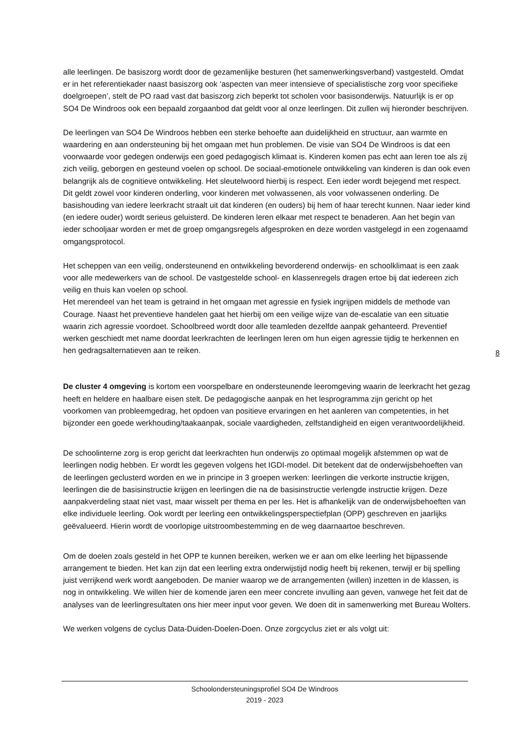alle leerlingen. De basiszorg wordt door de gezamenlijke besturen (het samenwerkingsverband) vastgesteld. Omdat er in het referentiekader naast basiszorg ook ‘aspecten van meer intensieve of specialistische zorg voor specifieke doelgroepen’, stelt de PO raad vast dat basiszorg zich beperkt tot scholen voor basisonderwijs. Natuurlijk is er op SO4 De Windroos ook een bepaald zorgaanbod dat geldt voor al onze leerlingen. Dit zullen wij hieronder beschrijven.
De leerlingen van SO4 De Windroos hebben een sterke behoefte aan duidelijkheid en structuur, aan warmte en waardering en aan ondersteuning bij het omgaan met hun problemen. De visie van SO4 De Windroos is dat een voorwaarde voor gedegen onderwijs een goed pedagogisch klimaat is. Kinderen komen pas echt aan leren toe als zij zich veilig, geborgen en gesteund voelen op school. De sociaal-emotionele ontwikkeling van kinderen is dan ook even belangrijk als de cognitieve ontwikkeling. Het sleutelwoord hierbij is respect. Een ieder wordt bejegend met respect. Dit geldt zowel voor kinderen onderling, voor kinderen met volwassenen, als voor volwassenen onderling. De basishouding van iedere leerkracht straalt uit dat kinderen (en ouders) bij hem of haar terecht kunnen. Naar ieder kind (en iedere ouder) wordt serieus geluisterd. De kinderen leren elkaar met respect te benaderen. Aan het begin van ieder schooljaar worden er met de groep omgangsregels afgesproken en deze worden vastgelegd in een zogenaamd omgangsprotocol.
Het scheppen van een veilig, ondersteunend en ontwikkeling bevorderend onderwijs- en schoolklimaat is een zaak voor alle medewerkers van de school. De vastgestelde school- en klassenregels dragen ertoe bij dat iedereen zich veilig en thuis kan voelen op school.
Het merendeel van het team is getraind in het omgaan met agressie en fysiek ingrijpen middels de methode van Courage. Naast het preventieve handelen gaat het hierbij om een veilige wijze van de-escalatie van een situatie waarin zich agressie voordoet. Schoolbreed wordt door alle teamleden dezelfde aanpak gehanteerd. Preventief werken geschiedt met name doordat leerkrachten de leerlingen leren om hun eigen agressie tijdig te herkennen en hen gedragsalternatieven aan te reiken.
De cluster 4 omgeving is kortom een voorspelbare en ondersteunende leeromgeving waarin de leerkracht het gezag heeft en heldere en haalbare eisen stelt. De pedagogische aanpak en het lesprogramma zijn gericht op het voorkomen van probleemgedrag, het opdoen van positieve ervaringen en het aanleren van competenties, in het bijzonder een goede werkhouding/taakaanpak, sociale vaardigheden, zelfstandigheid en eigen verantwoordelijkheid.
De schoolinterne zorg is erop gericht dat leerkrachten hun onderwijs zo optimaal mogelijk afstemmen op wat de leerlingen nodig hebben. Er wordt les gegeven volgens het IGDI-model. Dit betekent dat de onderwijsbehoeften van de leerlingen geclusterd worden en we in principe in 3 groepen werken: leerlingen die verkorte instructie krijgen, leerlingen die de basisinstructie krijgen en leerlingen die na de basisinstructie verlengde instructie krijgen. Deze aanpakverdeling staat niet vast, maar wisselt per thema en per les. Het is afhankelijk van de onderwijsbehoeften van elke individuele leerling. Ook wordt per leerling een ontwikkelingsperspectiefplan (OPP) geschreven en jaarlijks geëvalueerd. Hierin wordt de voorlopige uitstroombestemming en de weg daarnaartoe beschreven.
Om de doelen zoals gesteld in het OPP te kunnen bereiken, werken we er aan om elke leerling het bijpassende arrangement te bieden. Het kan zijn dat een leerling extra onderwijstijd nodig heeft bij rekenen, terwijl er bij spelling juist verrijkend werk wordt aangeboden. De manier waarop we de arrangementen (willen) inzetten in de klassen, is nog in ontwikkeling. We willen hier de komende jaren een meer concrete invulling aan geven, vanwege het feit dat de analyses van de leerlingresultaten ons hier meer input voor geven. We doen dit in samenwerking met Bureau Wolters.
We werken volgens de cyclus Data-Duiden-Doelen-Doen. Onze zorgcyclus ziet er als volgt uit:
8
Schoolondersteuningsprofiel SO4 De Windroos
2019 - 2023